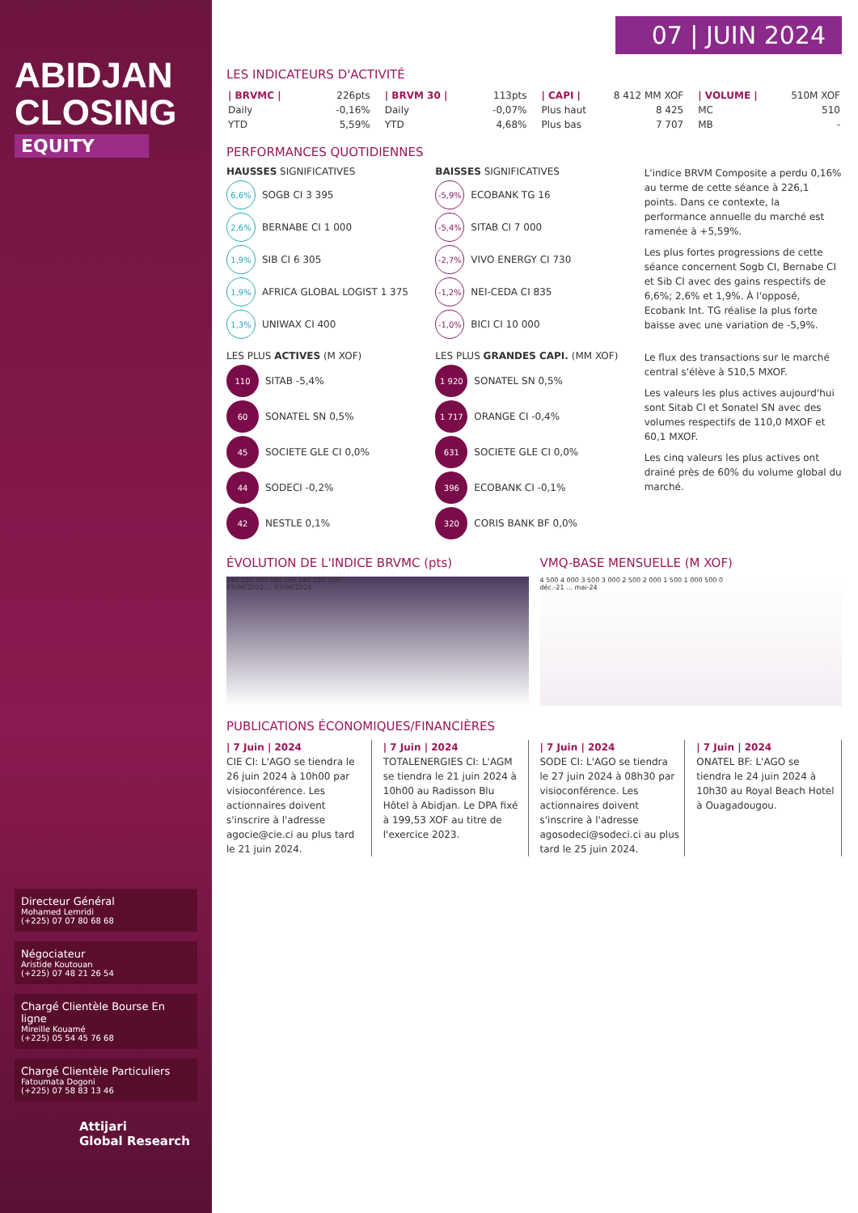ABIDJAN
CLOSING
EQUITY
Directeur Général
Mohamed Lemridi
(+225) 07 07 80 68 68
Négociateur
Aristide Koutouan
(+225) 07 48 21 26 54
Chargé Clientèle Bourse En ligne
Mireille Kouamé
(+225) 05 54 45 76 68
Chargé Clientèle Particuliers
Fatoumata Dogoni
(+225) 07 58 83 13 46
Attijari
Global Research
07 | JUIN 2024
LES INDICATEURS D'ACTIVITÉ
| / BRVMC / | 226pts |
| Daily | -0,16% |
| YTD | 5,59% |
| / BRVM 30 / | 113pts |
| Daily | -0,07% |
| YTD | 4,68% |
| / CAPI / | 8 412 MM XOF |
| Plus haut | 8 425 |
| Plus bas | 7 707 |
| / VOLUME / | 510M XOF |
| MC | 510 |
| MB | - |
PERFORMANCES QUOTIDIENNES
HAUSSES SIGNIFICATIVES
6,6%
SOGB CI 3 395
2,6%
BERNABE CI 1 000
1,9%
SIB CI 6 305
1,9%
AFRICA GLOBAL LOGIST 1 375
1,3%
UNIWAX CI 400
BAISSES SIGNIFICATIVES
-5,9%
ECOBANK TG 16
-5,4%
SITAB CI 7 000
-2,7%
VIVO ENERGY CI 730
-1,2%
NEI-CEDA CI 835
-1,0%
BICI CI 10 000
L'indice BRVM Composite a perdu 0,16% au terme de cette séance à 226,1 points. Dans ce contexte, la performance annuelle du marché est ramenée à +5,59%.
Les plus fortes progressions de cette séance concernent Sogb CI, Bernabe CI et Sib CI avec des gains respectifs de 6,6%; 2,6% et 1,9%. À l'opposé, Ecobank Int. TG réalise la plus forte baisse avec une variation de -5,9%.
LES PLUS ACTIVES (M XOF)
110
SITAB -5,4%
60
SONATEL SN 0,5%
45
SOCIETE GLE CI 0,0%
44
SODECI -0,2%
42
NESTLE 0,1%
LES PLUS GRANDES CAPI. (MM XOF)
1 920
SONATEL SN 0,5%
1 717
ORANGE CI -0,4%
631
SOCIETE GLE CI 0,0%
396
ECOBANK CI -0,1%
320
CORIS BANK BF 0,0%
Le flux des transactions sur le marché central s'élève à 510,5 MXOF.
Les valeurs les plus actives aujourd'hui sont Sitab CI et Sonatel SN avec des volumes respectifs de 110,0 MXOF et 60,1 MXOF.
Les cinq valeurs les plus actives ont drainé près de 60% du volume global du marché.
ÉVOLUTION DE L'INDICE BRVMC (pts)
240 220 200 180 160 140 120 100
07/06/2022 … 07/06/2024
VMQ-BASE MENSUELLE (M XOF)
4 500 4 000 3 500 3 000 2 500 2 000 1 500 1 000 500 0
déc.-21 … mai-24
PUBLICATIONS ÉCONOMIQUES/FINANCIÈRES
| 7 Juin | 2024
CIE CI: L'AGO se tiendra le 26 juin 2024 à 10h00 par visioconférence. Les actionnaires doivent s'inscrire à l'adresse agocie@cie.ci au plus tard le 21 juin 2024.
| 7 Juin | 2024
TOTALENERGIES CI: L'AGM se tiendra le 21 juin 2024 à 10h00 au Radisson Blu Hôtel à Abidjan. Le DPA fixé à 199,53 XOF au titre de l'exercice 2023.
| 7 Juin | 2024
SODE CI: L'AGO se tiendra le 27 juin 2024 à 08h30 par visioconférence. Les actionnaires doivent s'inscrire à l'adresse agosodeci@sodeci.ci au plus tard le 25 juin 2024.
| 7 Juin | 2024
ONATEL BF: L'AGO se tiendra le 24 juin 2024 à 10h30 au Royal Beach Hotel à Ouagadougou.